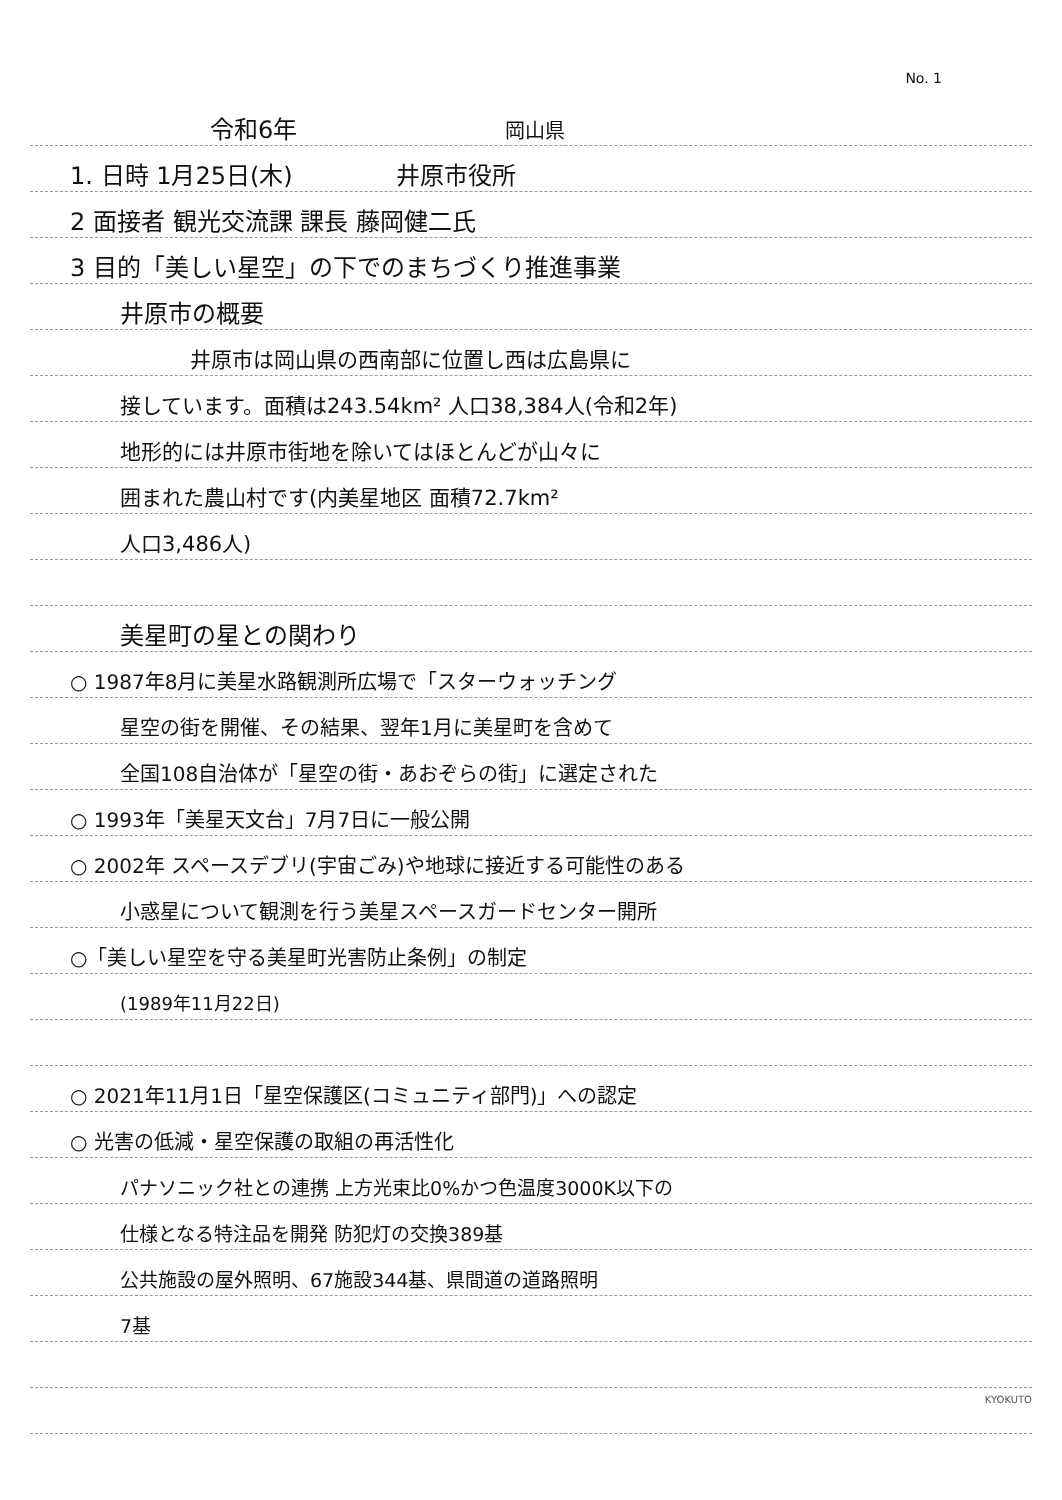No. 1
令和6年 岡山県
1. 日時 1月25日(木) 　　　　井原市役所
2 面接者 観光交流課 課長 藤岡健二氏
3 目的「美しい星空」の下でのまちづくり推進事業
井原市の概要
井原市は岡山県の西南部に位置し西は広島県に
接しています。面積は243.54km² 人口38,384人(令和2年)
地形的には井原市街地を除いてはほとんどが山々に
囲まれた農山村です(内美星地区 面積72.7km²
人口3,486人)
美星町の星との関わり
○ 1987年8月に美星水路観測所広場で「スターウォッチング
星空の街を開催、その結果、翌年1月に美星町を含めて
全国108自治体が「星空の街・あおぞらの街」に選定された
○ 1993年「美星天文台」7月7日に一般公開
○ 2002年 スペースデブリ(宇宙ごみ)や地球に接近する可能性のある
小惑星について観測を行う美星スペースガードセンター開所
○「美しい星空を守る美星町光害防止条例」の制定
(1989年11月22日)
○ 2021年11月1日「星空保護区(コミュニティ部門)」への認定
○ 光害の低減・星空保護の取組の再活性化
パナソニック社との連携 上方光束比0%かつ色温度3000K以下の
仕様となる特注品を開発 防犯灯の交換389基
公共施設の屋外照明、67施設344基、県間道の道路照明
7基
KYOKUTO